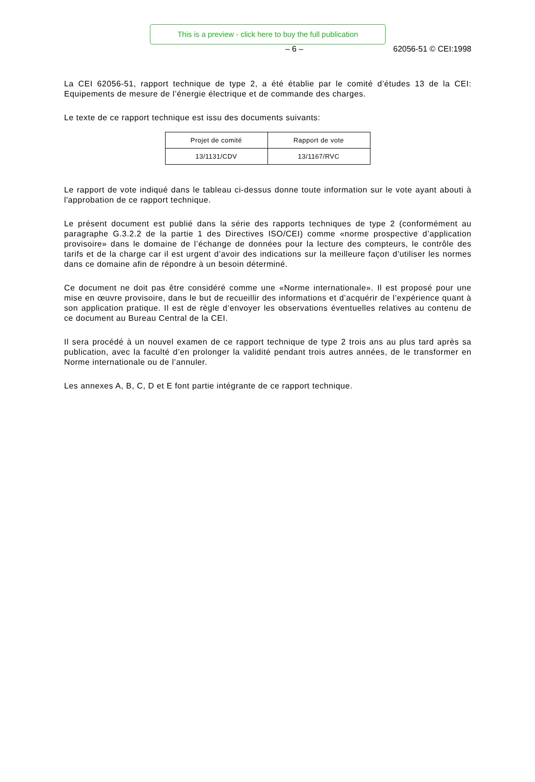This is a preview - click here to buy the full publication
– 6 – 62056-51 © CEI:1998
La CEI 62056-51, rapport technique de type 2, a été établie par le comité d’études 13 de la CEI: Equipements de mesure de l’énergie électrique et de commande des charges.
Le texte de ce rapport technique est issu des documents suivants:
| Projet de comité | Rapport de vote |
| --- | --- |
| 13/1131/CDV | 13/1167/RVC |
Le rapport de vote indiqué dans le tableau ci-dessus donne toute information sur le vote ayant abouti à l'approbation de ce rapport technique.
Le présent document est publié dans la série des rapports techniques de type 2 (conformément au paragraphe G.3.2.2 de la partie 1 des Directives ISO/CEI) comme «norme prospective d’application provisoire» dans le domaine de l’échange de données pour la lecture des compteurs, le contrôle des tarifs et de la charge car il est urgent d’avoir des indications sur la meilleure façon d’utiliser les normes dans ce domaine afin de répondre à un besoin déterminé.
Ce document ne doit pas être considéré comme une «Norme internationale». Il est proposé pour une mise en œuvre provisoire, dans le but de recueillir des informations et d’acquérir de l’expérience quant à son application pratique. Il est de règle d’envoyer les observations éventuelles relatives au contenu de ce document au Bureau Central de la CEI.
Il sera procédé à un nouvel examen de ce rapport technique de type 2 trois ans au plus tard après sa publication, avec la faculté d’en prolonger la validité pendant trois autres années, de le transformer en Norme internationale ou de l’annuler.
Les annexes A, B, C, D et E font partie intégrante de ce rapport technique.